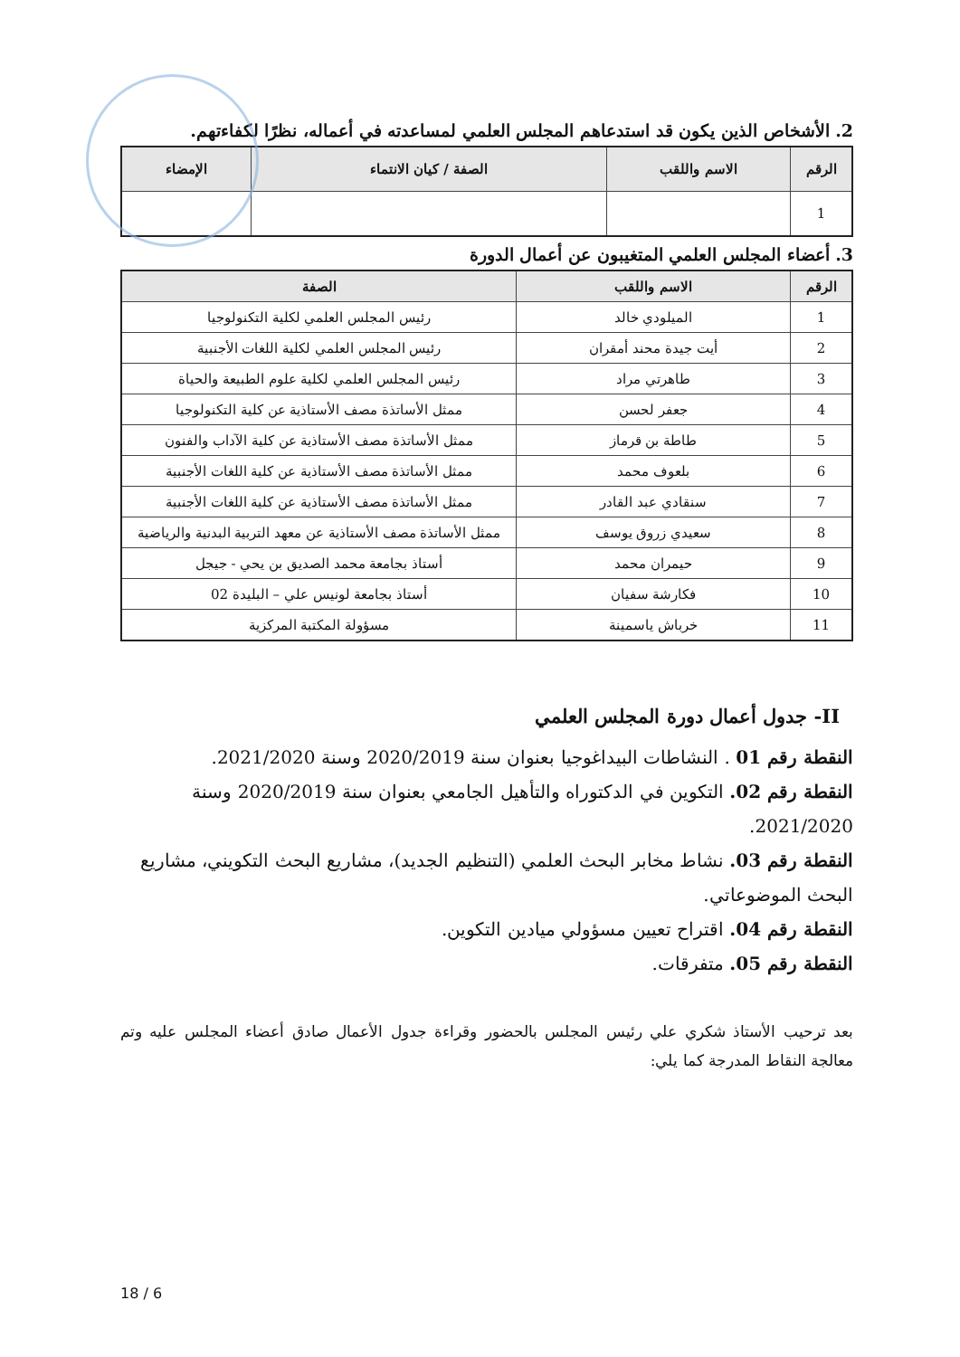2. الأشخاص الذين يكون قد استدعاهم المجلس العلمي لمساعدته في أعماله، نظرًا لكفاءتهم.
| الرقم | الاسم واللقب | الصفة / كيان الانتماء | الإمضاء |
| --- | --- | --- | --- |
| 1 | | | |
3. أعضاء المجلس العلمي المتغيبون عن أعمال الدورة
| الرقم | الاسم واللقب | الصفة |
| --- | --- | --- |
| 1 | الميلودي خالد | رئيس المجلس العلمي لكلية التكنولوجيا |
| 2 | أيت جيدة محند أمقران | رئيس المجلس العلمي لكلية اللغات الأجنبية |
| 3 | طاهرتي مراد | رئيس المجلس العلمي لكلية علوم الطبيعة والحياة |
| 4 | جعفر لحسن | ممثل الأساتذة مصف الأستاذية عن كلية التكنولوجيا |
| 5 | طاطة بن قرماز | ممثل الأساتذة مصف الأستاذية عن كلية الآداب والفنون |
| 6 | بلعوف محمد | ممثل الأساتذة مصف الأستاذية عن كلية اللغات الأجنبية |
| 7 | سنقادي عبد القادر | ممثل الأساتذة مصف الأستاذية عن كلية اللغات الأجنبية |
| 8 | سعيدي زروق يوسف | ممثل الأساتذة مصف الأستاذية عن معهد التربية البدنية والرياضية |
| 9 | حيمران محمد | أستاذ بجامعة محمد الصديق بن يحي - جيجل |
| 10 | فكارشة سفيان | أستاذ بجامعة لونيس علي – البليدة 02 |
| 11 | خرباش ياسمينة | مسؤولة المكتبة المركزية |
II- جدول أعمال دورة المجلس العلمي
النقطة رقم 01 . النشاطات البيداغوجيا بعنوان سنة 2020/2019 وسنة 2021/2020.
النقطة رقم 02. التكوين في الدكتوراه والتأهيل الجامعي بعنوان سنة 2020/2019 وسنة 2021/2020.
النقطة رقم 03. نشاط مخابر البحث العلمي (التنظيم الجديد)، مشاريع البحث التكويني، مشاريع البحث الموضوعاتي.
النقطة رقم 04. اقتراح تعيين مسؤولي ميادين التكوين.
النقطة رقم 05. متفرقات.
بعد ترحيب الأستاذ شكري علي رئيس المجلس بالحضور وقراءة جدول الأعمال صادق أعضاء المجلس عليه وتم معالجة النقاط المدرجة كما يلي:
18 / 6